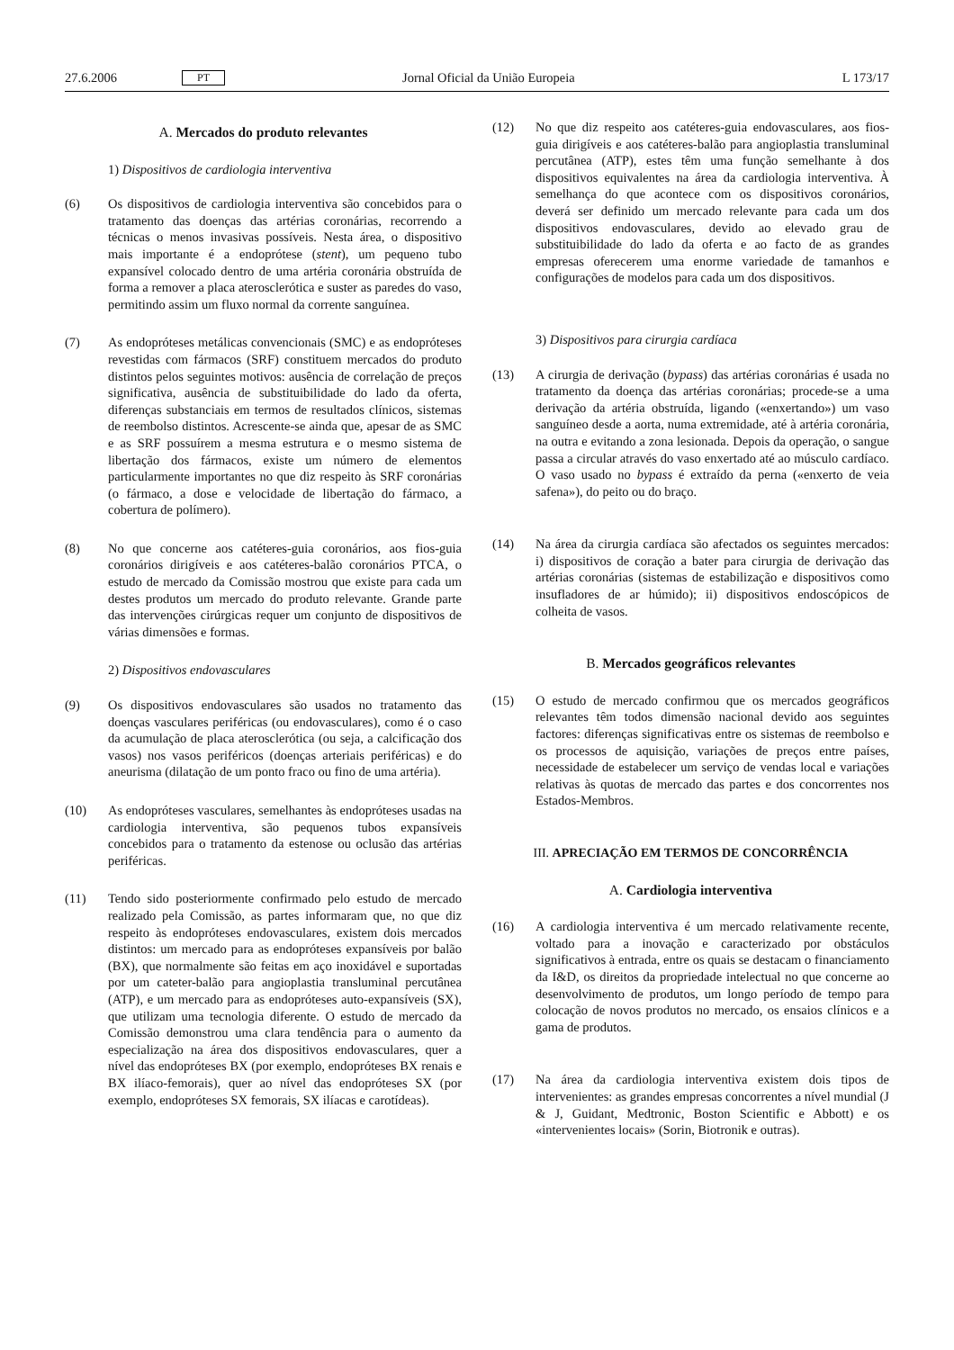27.6.2006 PT Jornal Oficial da União Europeia L 173/17
A. Mercados do produto relevantes
1) Dispositivos de cardiologia interventiva
(6) Os dispositivos de cardiologia interventiva são concebidos para o tratamento das doenças das artérias coronárias, recorrendo a técnicas o menos invasivas possíveis. Nesta área, o dispositivo mais importante é a endoprótese (stent), um pequeno tubo expansível colocado dentro de uma artéria coronária obstruída de forma a remover a placa aterosclerótica e suster as paredes do vaso, permitindo assim um fluxo normal da corrente sanguínea.
(7) As endopróteses metálicas convencionais (SMC) e as endopróteses revestidas com fármacos (SRF) constituem mercados do produto distintos pelos seguintes motivos: ausência de correlação de preços significativa, ausência de substituibilidade do lado da oferta, diferenças substanciais em termos de resultados clínicos, sistemas de reembolso distintos. Acrescente-se ainda que, apesar de as SMC e as SRF possuírem a mesma estrutura e o mesmo sistema de libertação dos fármacos, existe um número de elementos particularmente importantes no que diz respeito às SRF coronárias (o fármaco, a dose e velocidade de libertação do fármaco, a cobertura de polímero).
(8) No que concerne aos catéteres-guia coronários, aos fios-guia coronários dirigíveis e aos catéteres-balão coronários PTCA, o estudo de mercado da Comissão mostrou que existe para cada um destes produtos um mercado do produto relevante. Grande parte das intervenções cirúrgicas requer um conjunto de dispositivos de várias dimensões e formas.
2) Dispositivos endovasculares
(9) Os dispositivos endovasculares são usados no tratamento das doenças vasculares periféricas (ou endovasculares), como é o caso da acumulação de placa aterosclerótica (ou seja, a calcificação dos vasos) nos vasos periféricos (doenças arteriais periféricas) e do aneurisma (dilatação de um ponto fraco ou fino de uma artéria).
(10) As endopróteses vasculares, semelhantes às endopróteses usadas na cardiologia interventiva, são pequenos tubos expansíveis concebidos para o tratamento da estenose ou oclusão das artérias periféricas.
(11) Tendo sido posteriormente confirmado pelo estudo de mercado realizado pela Comissão, as partes informaram que, no que diz respeito às endopróteses endovasculares, existem dois mercados distintos: um mercado para as endopróteses expansíveis por balão (BX), que normalmente são feitas em aço inoxidável e suportadas por um cateter-balão para angioplastia transluminal percutânea (ATP), e um mercado para as endopróteses auto-expansíveis (SX), que utilizam uma tecnologia diferente. O estudo de mercado da Comissão demonstrou uma clara tendência para o aumento da especialização na área dos dispositivos endovasculares, quer a nível das endopróteses BX (por exemplo, endopróteses BX renais e BX ilíaco-femorais), quer ao nível das endopróteses SX (por exemplo, endopróteses SX femorais, SX ilíacas e carotídeas).
(12) No que diz respeito aos catéteres-guia endovasculares, aos fios-guia dirigíveis e aos catéteres-balão para angioplastia transluminal percutânea (ATP), estes têm uma função semelhante à dos dispositivos equivalentes na área da cardiologia interventiva. À semelhança do que acontece com os dispositivos coronários, deverá ser definido um mercado relevante para cada um dos dispositivos endovasculares, devido ao elevado grau de substituibilidade do lado da oferta e ao facto de as grandes empresas oferecerem uma enorme variedade de tamanhos e configurações de modelos para cada um dos dispositivos.
3) Dispositivos para cirurgia cardíaca
(13) A cirurgia de derivação (bypass) das artérias coronárias é usada no tratamento da doença das artérias coronárias; procede-se a uma derivação da artéria obstruída, ligando («enxertando») um vaso sanguíneo desde a aorta, numa extremidade, até à artéria coronária, na outra e evitando a zona lesionada. Depois da operação, o sangue passa a circular através do vaso enxertado até ao músculo cardíaco. O vaso usado no bypass é extraído da perna («enxerto de veia safena»), do peito ou do braço.
(14) Na área da cirurgia cardíaca são afectados os seguintes mercados: i) dispositivos de coração a bater para cirurgia de derivação das artérias coronárias (sistemas de estabilização e dispositivos como insufladores de ar húmido); ii) dispositivos endoscópicos de colheita de vasos.
B. Mercados geográficos relevantes
(15) O estudo de mercado confirmou que os mercados geográficos relevantes têm todos dimensão nacional devido aos seguintes factores: diferenças significativas entre os sistemas de reembolso e os processos de aquisição, variações de preços entre países, necessidade de estabelecer um serviço de vendas local e variações relativas às quotas de mercado das partes e dos concorrentes nos Estados-Membros.
III. APRECIAÇÃO EM TERMOS DE CONCORRÊNCIA
A. Cardiologia interventiva
(16) A cardiologia interventiva é um mercado relativamente recente, voltado para a inovação e caracterizado por obstáculos significativos à entrada, entre os quais se destacam o financiamento da I&D, os direitos da propriedade intelectual no que concerne ao desenvolvimento de produtos, um longo período de tempo para colocação de novos produtos no mercado, os ensaios clínicos e a gama de produtos.
(17) Na área da cardiologia interventiva existem dois tipos de intervenientes: as grandes empresas concorrentes a nível mundial (J & J, Guidant, Medtronic, Boston Scientific e Abbott) e os «intervenientes locais» (Sorin, Biotronik e outras).